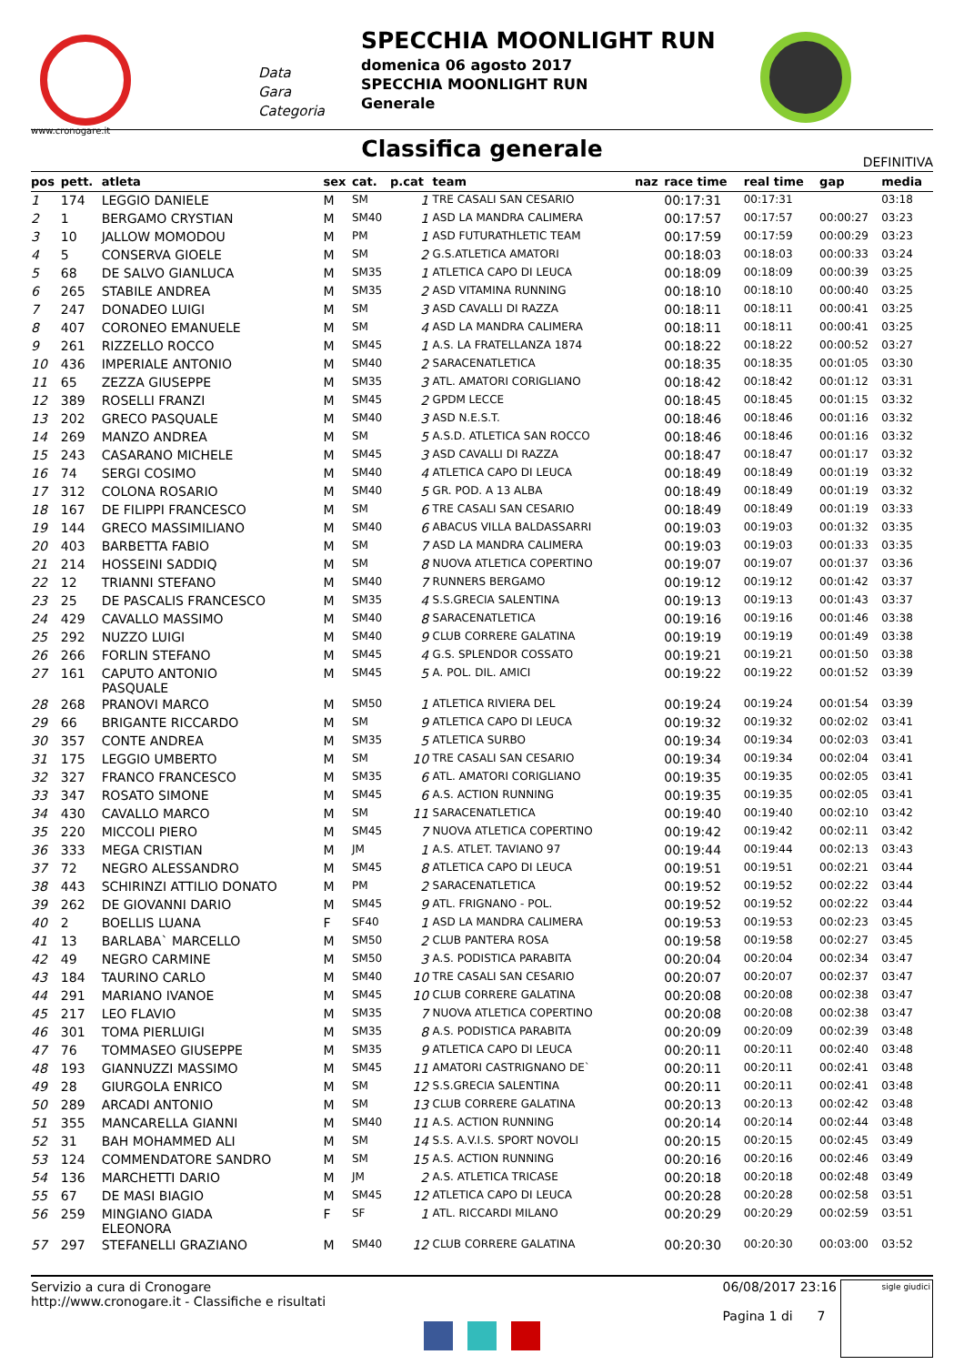www.cronogare.it
Data
Gara
Categoria
SPECCHIA MOONLIGHT RUN
domenica 06 agosto 2017
SPECCHIA MOONLIGHT RUN
Generale
Classifica generale
DEFINITIVA
| pos | pett. | atleta | sex | cat. | p.cat | team | naz | race time | real time | gap | media |
| --- | --- | --- | --- | --- | --- | --- | --- | --- | --- | --- | --- |
| 1 | 174 | LEGGIO DANIELE | M | SM | 1 | TRE CASALI SAN CESARIO | | 00:17:31 | 00:17:31 | | 03:18 |
| 2 | 1 | BERGAMO CRYSTIAN | M | SM40 | 1 | ASD LA MANDRA CALIMERA | | 00:17:57 | 00:17:57 | 00:00:27 | 03:23 |
| 3 | 10 | JALLOW MOMODOU | M | PM | 1 | ASD FUTURATHLETIC TEAM | | 00:17:59 | 00:17:59 | 00:00:29 | 03:23 |
| 4 | 5 | CONSERVA GIOELE | M | SM | 2 | G.S.ATLETICA AMATORI | | 00:18:03 | 00:18:03 | 00:00:33 | 03:24 |
| 5 | 68 | DE SALVO GIANLUCA | M | SM35 | 1 | ATLETICA CAPO DI LEUCA | | 00:18:09 | 00:18:09 | 00:00:39 | 03:25 |
| 6 | 265 | STABILE ANDREA | M | SM35 | 2 | ASD VITAMINA RUNNING | | 00:18:10 | 00:18:10 | 00:00:40 | 03:25 |
| 7 | 247 | DONADEO LUIGI | M | SM | 3 | ASD CAVALLI DI RAZZA | | 00:18:11 | 00:18:11 | 00:00:41 | 03:25 |
| 8 | 407 | CORONEO EMANUELE | M | SM | 4 | ASD LA MANDRA CALIMERA | | 00:18:11 | 00:18:11 | 00:00:41 | 03:25 |
| 9 | 261 | RIZZELLO ROCCO | M | SM45 | 1 | A.S. LA FRATELLANZA 1874 | | 00:18:22 | 00:18:22 | 00:00:52 | 03:27 |
| 10 | 436 | IMPERIALE ANTONIO | M | SM40 | 2 | SARACENATLETICA | | 00:18:35 | 00:18:35 | 00:01:05 | 03:30 |
| 11 | 65 | ZEZZA GIUSEPPE | M | SM35 | 3 | ATL. AMATORI CORIGLIANO | | 00:18:42 | 00:18:42 | 00:01:12 | 03:31 |
| 12 | 389 | ROSELLI FRANZI | M | SM45 | 2 | GPDM LECCE | | 00:18:45 | 00:18:45 | 00:01:15 | 03:32 |
| 13 | 202 | GRECO PASQUALE | M | SM40 | 3 | ASD N.E.S.T. | | 00:18:46 | 00:18:46 | 00:01:16 | 03:32 |
| 14 | 269 | MANZO ANDREA | M | SM | 5 | A.S.D. ATLETICA SAN ROCCO | | 00:18:46 | 00:18:46 | 00:01:16 | 03:32 |
| 15 | 243 | CASARANO MICHELE | M | SM45 | 3 | ASD CAVALLI DI RAZZA | | 00:18:47 | 00:18:47 | 00:01:17 | 03:32 |
| 16 | 74 | SERGI COSIMO | M | SM40 | 4 | ATLETICA CAPO DI LEUCA | | 00:18:49 | 00:18:49 | 00:01:19 | 03:32 |
| 17 | 312 | COLONA ROSARIO | M | SM40 | 5 | GR. POD. A 13 ALBA | | 00:18:49 | 00:18:49 | 00:01:19 | 03:32 |
| 18 | 167 | DE FILIPPI FRANCESCO | M | SM | 6 | TRE CASALI SAN CESARIO | | 00:18:49 | 00:18:49 | 00:01:19 | 03:33 |
| 19 | 144 | GRECO MASSIMILIANO | M | SM40 | 6 | ABACUS VILLA BALDASSARRI | | 00:19:03 | 00:19:03 | 00:01:32 | 03:35 |
| 20 | 403 | BARBETTA FABIO | M | SM | 7 | ASD LA MANDRA CALIMERA | | 00:19:03 | 00:19:03 | 00:01:33 | 03:35 |
| 21 | 214 | HOSSEINI SADDIQ | M | SM | 8 | NUOVA ATLETICA COPERTINO | | 00:19:07 | 00:19:07 | 00:01:37 | 03:36 |
| 22 | 12 | TRIANNI STEFANO | M | SM40 | 7 | RUNNERS BERGAMO | | 00:19:12 | 00:19:12 | 00:01:42 | 03:37 |
| 23 | 25 | DE PASCALIS FRANCESCO | M | SM35 | 4 | S.S.GRECIA SALENTINA | | 00:19:13 | 00:19:13 | 00:01:43 | 03:37 |
| 24 | 429 | CAVALLO MASSIMO | M | SM40 | 8 | SARACENATLETICA | | 00:19:16 | 00:19:16 | 00:01:46 | 03:38 |
| 25 | 292 | NUZZO LUIGI | M | SM40 | 9 | CLUB CORRERE GALATINA | | 00:19:19 | 00:19:19 | 00:01:49 | 03:38 |
| 26 | 266 | FORLIN STEFANO | M | SM45 | 4 | G.S. SPLENDOR COSSATO | | 00:19:21 | 00:19:21 | 00:01:50 | 03:38 |
| 27 | 161 | CAPUTO ANTONIO PASQUALE | M | SM45 | 5 | A. POL. DIL. AMICI | | 00:19:22 | 00:19:22 | 00:01:52 | 03:39 |
| 28 | 268 | PRANOVI MARCO | M | SM50 | 1 | ATLETICA RIVIERA DEL | | 00:19:24 | 00:19:24 | 00:01:54 | 03:39 |
| 29 | 66 | BRIGANTE RICCARDO | M | SM | 9 | ATLETICA CAPO DI LEUCA | | 00:19:32 | 00:19:32 | 00:02:02 | 03:41 |
| 30 | 357 | CONTE ANDREA | M | SM35 | 5 | ATLETICA SURBO | | 00:19:34 | 00:19:34 | 00:02:03 | 03:41 |
| 31 | 175 | LEGGIO UMBERTO | M | SM | 10 | TRE CASALI SAN CESARIO | | 00:19:34 | 00:19:34 | 00:02:04 | 03:41 |
| 32 | 327 | FRANCO FRANCESCO | M | SM35 | 6 | ATL. AMATORI CORIGLIANO | | 00:19:35 | 00:19:35 | 00:02:05 | 03:41 |
| 33 | 347 | ROSATO SIMONE | M | SM45 | 6 | A.S. ACTION RUNNING | | 00:19:35 | 00:19:35 | 00:02:05 | 03:41 |
| 34 | 430 | CAVALLO MARCO | M | SM | 11 | SARACENATLETICA | | 00:19:40 | 00:19:40 | 00:02:10 | 03:42 |
| 35 | 220 | MICCOLI PIERO | M | SM45 | 7 | NUOVA ATLETICA COPERTINO | | 00:19:42 | 00:19:42 | 00:02:11 | 03:42 |
| 36 | 333 | MEGA CRISTIAN | M | JM | 1 | A.S. ATLET. TAVIANO 97 | | 00:19:44 | 00:19:44 | 00:02:13 | 03:43 |
| 37 | 72 | NEGRO ALESSANDRO | M | SM45 | 8 | ATLETICA CAPO DI LEUCA | | 00:19:51 | 00:19:51 | 00:02:21 | 03:44 |
| 38 | 443 | SCHIRINZI ATTILIO DONATO | M | PM | 2 | SARACENATLETICA | | 00:19:52 | 00:19:52 | 00:02:22 | 03:44 |
| 39 | 262 | DE GIOVANNI DARIO | M | SM45 | 9 | ATL. FRIGNANO - POL. | | 00:19:52 | 00:19:52 | 00:02:22 | 03:44 |
| 40 | 2 | BOELLIS LUANA | F | SF40 | 1 | ASD LA MANDRA CALIMERA | | 00:19:53 | 00:19:53 | 00:02:23 | 03:45 |
| 41 | 13 | BARLABA` MARCELLO | M | SM50 | 2 | CLUB PANTERA ROSA | | 00:19:58 | 00:19:58 | 00:02:27 | 03:45 |
| 42 | 49 | NEGRO CARMINE | M | SM50 | 3 | A.S. PODISTICA PARABITA | | 00:20:04 | 00:20:04 | 00:02:34 | 03:47 |
| 43 | 184 | TAURINO CARLO | M | SM40 | 10 | TRE CASALI SAN CESARIO | | 00:20:07 | 00:20:07 | 00:02:37 | 03:47 |
| 44 | 291 | MARIANO IVANOE | M | SM45 | 10 | CLUB CORRERE GALATINA | | 00:20:08 | 00:20:08 | 00:02:38 | 03:47 |
| 45 | 217 | LEO FLAVIO | M | SM35 | 7 | NUOVA ATLETICA COPERTINO | | 00:20:08 | 00:20:08 | 00:02:38 | 03:47 |
| 46 | 301 | TOMA PIERLUIGI | M | SM35 | 8 | A.S. PODISTICA PARABITA | | 00:20:09 | 00:20:09 | 00:02:39 | 03:48 |
| 47 | 76 | TOMMASEO GIUSEPPE | M | SM35 | 9 | ATLETICA CAPO DI LEUCA | | 00:20:11 | 00:20:11 | 00:02:40 | 03:48 |
| 48 | 193 | GIANNUZZI MASSIMO | M | SM45 | 11 | AMATORI CASTRIGNANO DE` | | 00:20:11 | 00:20:11 | 00:02:41 | 03:48 |
| 49 | 28 | GIURGOLA ENRICO | M | SM | 12 | S.S.GRECIA SALENTINA | | 00:20:11 | 00:20:11 | 00:02:41 | 03:48 |
| 50 | 289 | ARCADI ANTONIO | M | SM | 13 | CLUB CORRERE GALATINA | | 00:20:13 | 00:20:13 | 00:02:42 | 03:48 |
| 51 | 355 | MANCARELLA GIANNI | M | SM40 | 11 | A.S. ACTION RUNNING | | 00:20:14 | 00:20:14 | 00:02:44 | 03:48 |
| 52 | 31 | BAH MOHAMMED ALI | M | SM | 14 | S.S. A.V.I.S. SPORT NOVOLI | | 00:20:15 | 00:20:15 | 00:02:45 | 03:49 |
| 53 | 124 | COMMENDATORE SANDRO | M | SM | 15 | A.S. ACTION RUNNING | | 00:20:16 | 00:20:16 | 00:02:46 | 03:49 |
| 54 | 136 | MARCHETTI DARIO | M | JM | 2 | A.S. ATLETICA TRICASE | | 00:20:18 | 00:20:18 | 00:02:48 | 03:49 |
| 55 | 67 | DE MASI BIAGIO | M | SM45 | 12 | ATLETICA CAPO DI LEUCA | | 00:20:28 | 00:20:28 | 00:02:58 | 03:51 |
| 56 | 259 | MINGIANO GIADA ELEONORA | F | SF | 1 | ATL. RICCARDI MILANO | | 00:20:29 | 00:20:29 | 00:02:59 | 03:51 |
| 57 | 297 | STEFANELLI GRAZIANO | M | SM40 | 12 | CLUB CORRERE GALATINA | | 00:20:30 | 00:20:30 | 00:03:00 | 03:52 |
Servizio a cura di Cronogare
http://www.cronogare.it - Classifiche e risultati
06/08/2017 23:16
Pagina 1 di 7
sigle giudici